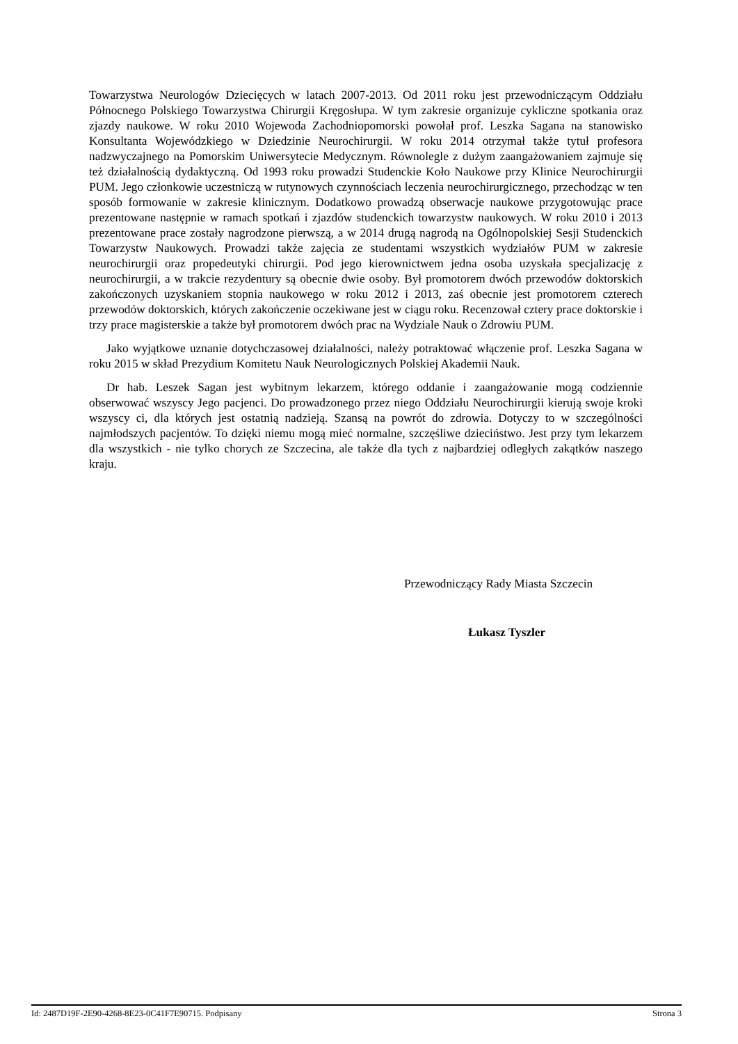Towarzystwa Neurologów Dziecięcych w latach 2007-2013. Od 2011 roku jest przewodniczącym Oddziału Północnego Polskiego Towarzystwa Chirurgii Kręgosłupa. W tym zakresie organizuje cykliczne spotkania oraz zjazdy naukowe. W roku 2010 Wojewoda Zachodniopomorski powołał prof. Leszka Sagana na stanowisko Konsultanta Wojewódzkiego w Dziedzinie Neurochirurgii. W roku 2014 otrzymał także tytuł profesora nadzwyczajnego na Pomorskim Uniwersytecie Medycznym. Równolegle z dużym zaangażowaniem zajmuje się też działalnością dydaktyczną. Od 1993 roku prowadzi Studenckie Koło Naukowe przy Klinice Neurochirurgii PUM. Jego członkowie uczestniczą w rutynowych czynnościach leczenia neurochirurgicznego, przechodząc w ten sposób formowanie w zakresie klinicznym. Dodatkowo prowadzą obserwacje naukowe przygotowując prace prezentowane następnie w ramach spotkań i zjazdów studenckich towarzystw naukowych. W roku 2010 i 2013 prezentowane prace zostały nagrodzone pierwszą, a w 2014 drugą nagrodą na Ogólnopolskiej Sesji Studenckich Towarzystw Naukowych. Prowadzi także zajęcia ze studentami wszystkich wydziałów PUM w zakresie neurochirurgii oraz propedeutyki chirurgii. Pod jego kierownictwem jedna osoba uzyskała specjalizację z neurochirurgii, a w trakcie rezydentury są obecnie dwie osoby. Był promotorem dwóch przewodów doktorskich zakończonych uzyskaniem stopnia naukowego w roku 2012 i 2013, zaś obecnie jest promotorem czterech przewodów doktorskich, których zakończenie oczekiwane jest w ciągu roku. Recenzował cztery prace doktorskie i trzy prace magisterskie a także był promotorem dwóch prac na Wydziale Nauk o Zdrowiu PUM.
Jako wyjątkowe uznanie dotychczasowej działalności, należy potraktować włączenie prof. Leszka Sagana w roku 2015 w skład Prezydium Komitetu Nauk Neurologicznych Polskiej Akademii Nauk.
Dr hab. Leszek Sagan jest wybitnym lekarzem, którego oddanie i zaangażowanie mogą codziennie obserwować wszyscy Jego pacjenci. Do prowadzonego przez niego Oddziału Neurochirurgii kierują swoje kroki wszyscy ci, dla których jest ostatnią nadzieją. Szansą na powrót do zdrowia. Dotyczy to w szczególności najmłodszych pacjentów. To dzięki niemu mogą mieć normalne, szczęśliwe dzieciństwo. Jest przy tym lekarzem dla wszystkich - nie tylko chorych ze Szczecina, ale także dla tych z najbardziej odległych zakątków naszego kraju.
Przewodniczący Rady Miasta Szczecin
Łukasz Tyszler
Id: 2487D19F-2E90-4268-8E23-0C41F7E90715. Podpisany Strona 3